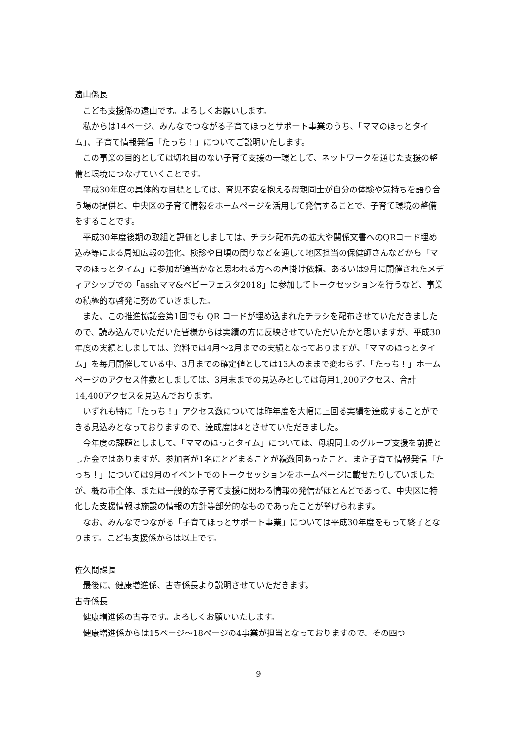遠山係長
こども支援係の遠山です。よろしくお願いします。
私からは14ページ、みんなでつながる子育てほっとサポート事業のうち、「ママのほっとタイム」、子育て情報発信「たっち！」についてご説明いたします。
この事業の目的としては切れ目のない子育て支援の一環として、ネットワークを通じた支援の整備と環境につなげていくことです。
平成30年度の具体的な目標としては、育児不安を抱える母親同士が自分の体験や気持ちを語り合う場の提供と、中央区の子育て情報をホームページを活用して発信することで、子育て環境の整備をすることです。
平成30年度後期の取組と評価としましては、チラシ配布先の拡大や関係文書へのQRコード埋め込み等による周知広報の強化、検診や日頃の関りなどを通して地区担当の保健師さんなどから「ママのほっとタイム」に参加が適当かなと思われる方への声掛け依頼、あるいは9月に開催されたメディアシップでの「asshママ&ベビーフェスタ2018」に参加してトークセッションを行うなど、事業の積極的な啓発に努めていきました。
また、この推進協議会第1回でも QR コードが埋め込まれたチラシを配布させていただきましたので、読み込んでいただいた皆様からは実績の方に反映させていただいたかと思いますが、平成30年度の実績としましては、資料では4月～2月までの実績となっておりますが、「ママのほっとタイム」を毎月開催している中、3月までの確定値としては13人のままで変わらず、「たっち！」ホームページのアクセス件数としましては、3月末までの見込みとしては毎月1,200アクセス、合計14,400アクセスを見込んでおります。
いずれも特に「たっち！」アクセス数については昨年度を大幅に上回る実績を達成することができる見込みとなっておりますので、達成度は4とさせていただきました。
今年度の課題としまして、「ママのほっとタイム」については、母親同士のグループ支援を前提とした会ではありますが、参加者が1名にとどまることが複数回あったこと、また子育て情報発信「たっち！」については9月のイベントでのトークセッションをホームページに載せたりしていましたが、概ね市全体、または一般的な子育て支援に関わる情報の発信がほとんどであって、中央区に特化した支援情報は施設の情報の方針等部分的なものであったことが挙げられます。
なお、みんなでつながる「子育てほっとサポート事業」については平成30年度をもって終了となります。こども支援係からは以上です。
佐久間課長
最後に、健康増進係、古寺係長より説明させていただきます。
古寺係長
健康増進係の古寺です。よろしくお願いいたします。
健康増進係からは15ページ～18ページの4事業が担当となっておりますので、その四つ
9